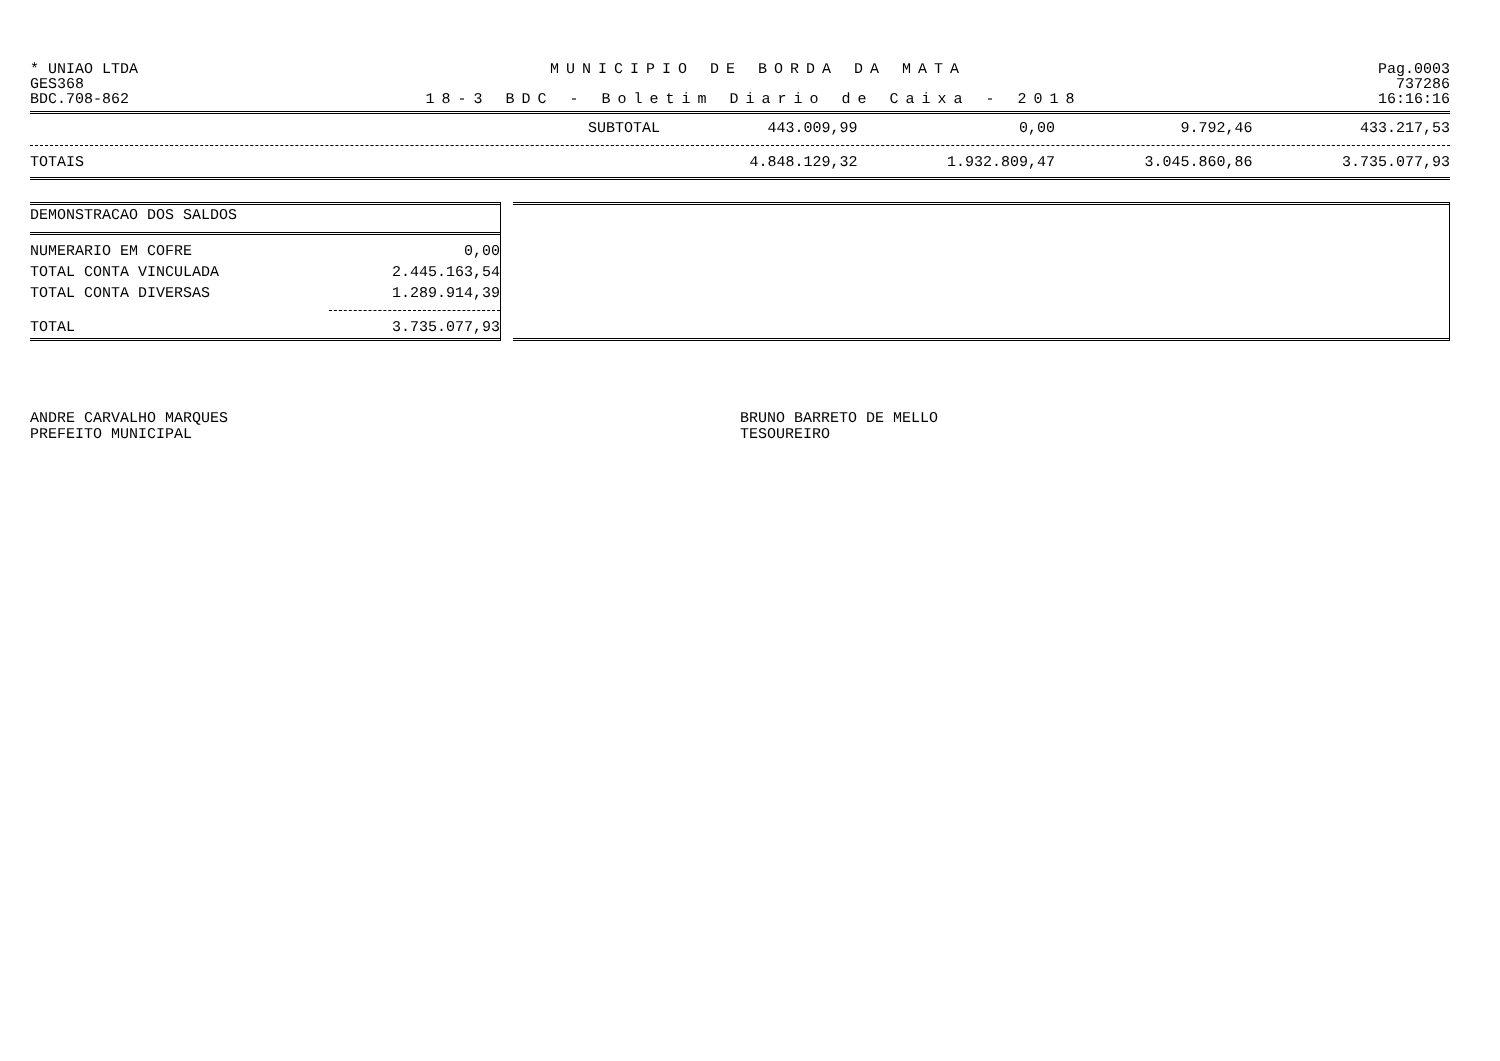* UNIAO LTDA MUNICIPIO DE BORDA DA MATA Pag.0003
GES368 737286
BDC.708-862 18-3 BDC - Boletim Diario de Caixa - 2018 16:16:16
| SUBTOTAL | 443.009,99 | 0,00 | 9.792,46 | 433.217,53 |
| TOTAIS | 4.848.129,32 | 1.932.809,47 | 3.045.860,86 | 3.735.077,93 |
| DEMONSTRACAO DOS SALDOS | |
| NUMERARIO EM COFRE | 0,00 |
| TOTAL CONTA VINCULADA | 2.445.163,54 |
| TOTAL CONTA DIVERSAS | 1.289.914,39 |
| TOTAL | 3.735.077,93 |
ANDRE CARVALHO MARQUES
PREFEITO MUNICIPAL
BRUNO BARRETO DE MELLO
TESOUREIRO